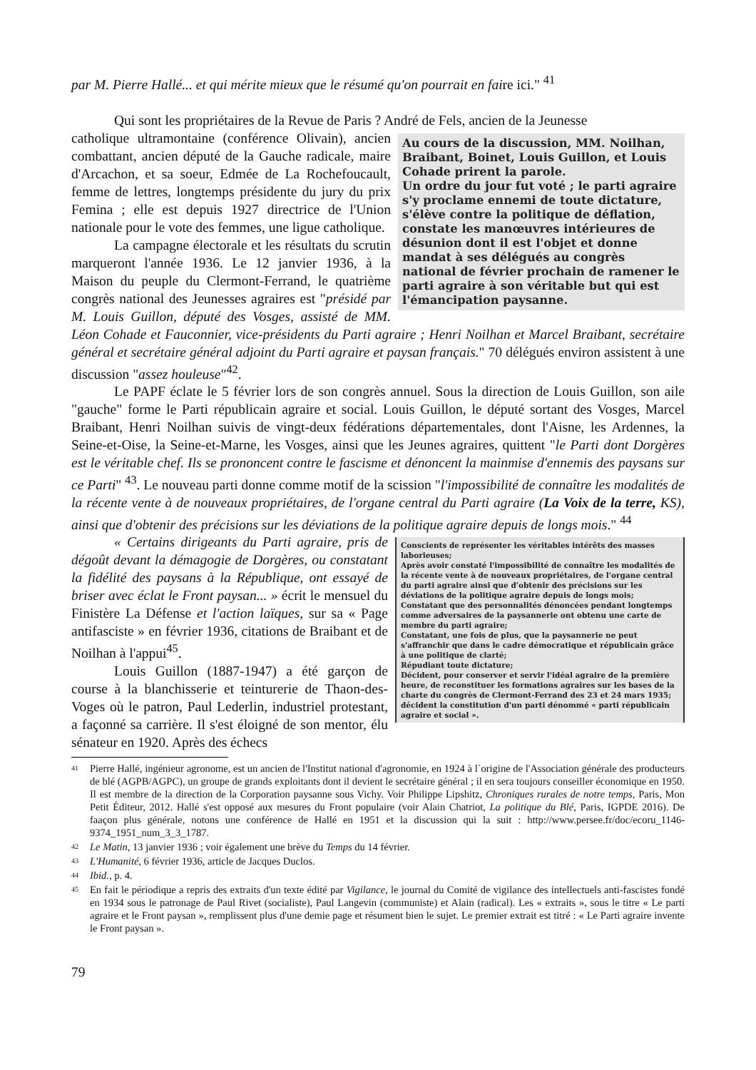par M. Pierre Hallé... et qui mérite mieux que le résumé qu'on pourrait en faire ici." <sup>41</sup>
Qui sont les propriétaires de la Revue de Paris ? André de Fels, ancien de la Jeunesse
Au cours de la discussion, MM. Noilhan, Braibant, Boinet, Louis Guillon, et Louis Cohade prirent la parole.
Un ordre du jour fut voté ; le parti agraire s'y proclame ennemi de toute dictature, s'élève contre la politique de déflation, constate les manœuvres intérieures de désunion dont il est l'objet et donne mandat à ses délégués au congrès national de février prochain de ramener le parti agraire à son véritable but qui est l'émancipation paysanne.
catholique ultramontaine (conférence Olivain), ancien combattant, ancien député de la Gauche radicale, maire d'Arcachon, et sa soeur, Edmée de La Rochefoucault, femme de lettres, longtemps présidente du jury du prix Femina ; elle est depuis 1927 directrice de l'Union nationale pour le vote des femmes, une ligue catholique.
La campagne électorale et les résultats du scrutin marqueront l'année 1936. Le 12 janvier 1936, à la Maison du peuple du Clermont-Ferrand, le quatrième congrès national des Jeunesses agraires est "présidé par M. Louis Guillon, député des Vosges, assisté de MM. Léon Cohade et Fauconnier, vice-présidents du Parti agraire ; Henri Noilhan et Marcel Braibant, secrétaire général et secrétaire général adjoint du Parti agraire et paysan français." 70 délégués environ assistent à une discussion "assez houleuse"<sup>42</sup>.
Le PAPF éclate le 5 février lors de son congrès annuel. Sous la direction de Louis Guillon, son aile "gauche" forme le Parti républicain agraire et social. Louis Guillon, le député sortant des Vosges, Marcel Braibant, Henri Noilhan suivis de vingt-deux fédérations départementales, dont l'Aisne, les Ardennes, la Seine-et-Oise, la Seine-et-Marne, les Vosges, ainsi que les Jeunes agraires, quittent "le Parti dont Dorgères est le véritable chef. Ils se prononcent contre le fascisme et dénoncent la mainmise d'ennemis des paysans sur ce Parti" <sup>43</sup>. Le nouveau parti donne comme motif de la scission "l'impossibilité de connaître les modalités de la récente vente à de nouveaux propriétaires, de l'organe central du Parti agraire (La Voix de la terre, KS), ainsi que d'obtenir des précisions sur les déviations de la politique agraire depuis de longs mois." <sup>44</sup>
Conscients de représenter les véritables intérêts des masses laborieuses;
Après avoir constaté l'impossibilité de connaître les modalités de la récente vente à de nouveaux propriétaires, de l'organe central du parti agraire ainsi que d'obtenir des précisions sur les déviations de la politique agraire depuis de longs mois;
Constatant que des personnalités dénoncées pendant longtemps comme adversaires de la paysannerie ont obtenu une carte de membre du parti agraire;
Constatant, une fois de plus, que la paysannerie ne peut s'affranchir que dans le cadre démocratique et républicain grâce à une politique de clarté;
Répudiant toute dictature;
Décident, pour conserver et servir l'idéal agraire de la première heure, de reconstituer les formations agraires sur les bases de la charte du congrès de Clermont-Ferrand des 23 et 24 mars 1935; décident la constitution d'un parti dénommé « parti républicain agraire et social ».
« Certains dirigeants du Parti agraire, pris de dégoût devant la démagogie de Dorgères, ou constatant la fidélité des paysans à la République, ont essayé de briser avec éclat le Front paysan... » écrit le mensuel du Finistère La Défense et l'action laïques, sur sa « Page antifasciste » en février 1936, citations de Braibant et de Noilhan à l'appui<sup>45</sup>.
Louis Guillon (1887-1947) a été garçon de course à la blanchisserie et teinturerie de Thaon-des-Voges où le patron, Paul Lederlin, industriel protestant, a façonné sa carrière. Il s'est éloigné de son mentor, élu sénateur en 1920. Après des échecs
41
Pierre Hallé, ingénieur agronome, est un ancien de l'Institut national d'agronomie, en 1924 à l`origine de l'Association générale des producteurs de blé (AGPB/AGPC), un groupe de grands exploitants dont il devient le secrétaire général ; il en sera toujours conseiller économique en 1950. Il est membre de la direction de la Corporation paysanne sous Vichy. Voir Philippe Lipshitz, Chroniques rurales de notre temps, Paris, Mon Petit Éditeur, 2012. Hallé s'est opposé aux mesures du Front populaire (voir Alain Chatriot, La politique du Blé, Paris, IGPDE 2016). De faaçon plus générale, notons une conférence de Hallé en 1951 et la discussion qui la suit : http://www.persee.fr/doc/ecoru_1146-9374_1951_num_3_3_1787.
42
Le Matin, 13 janvier 1936 ; voir également une brève du Temps du 14 février.
43
L'Humanité, 6 février 1936, article de Jacques Duclos.
44
Ibid., p. 4.
45
En fait le périodique a repris des extraits d'un texte édité par Vigilance, le journal du Comité de vigilance des intellectuels anti-fascistes fondé en 1934 sous le patronage de Paul Rivet (socialiste), Paul Langevin (communiste) et Alain (radical). Les « extraits », sous le titre « Le parti agraire et le Front paysan », remplissent plus d'une demie page et résument bien le sujet. Le premier extrait est titré : « Le Parti agraire invente le Front paysan ».
79